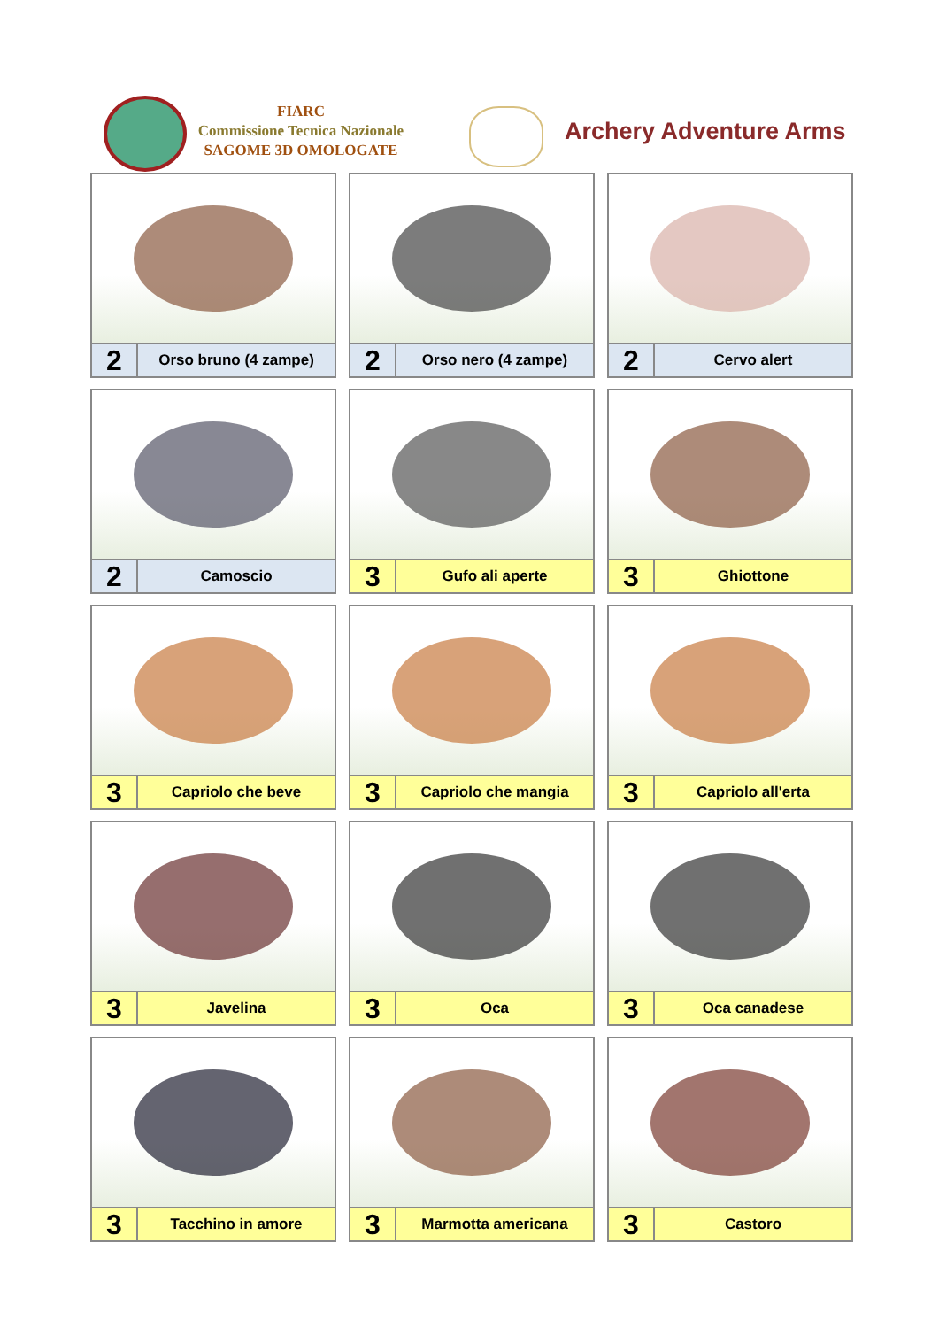FIARC
Commissione Tecnica Nazionale
SAGOME 3D OMOLOGATE
Archery Adventure Arms
| 2 Orso bruno (4 zampe) | 2 Orso nero (4 zampe) | 2 Cervo alert |
| 2 Camoscio | 3 Gufo ali aperte | 3 Ghiottone |
| 3 Capriolo che beve | 3 Capriolo che mangia | 3 Capriolo all'erta |
| 3 Javelina | 3 Oca | 3 Oca canadese |
| 3 Tacchino in amore | 3 Marmotta americana | 3 Castoro |